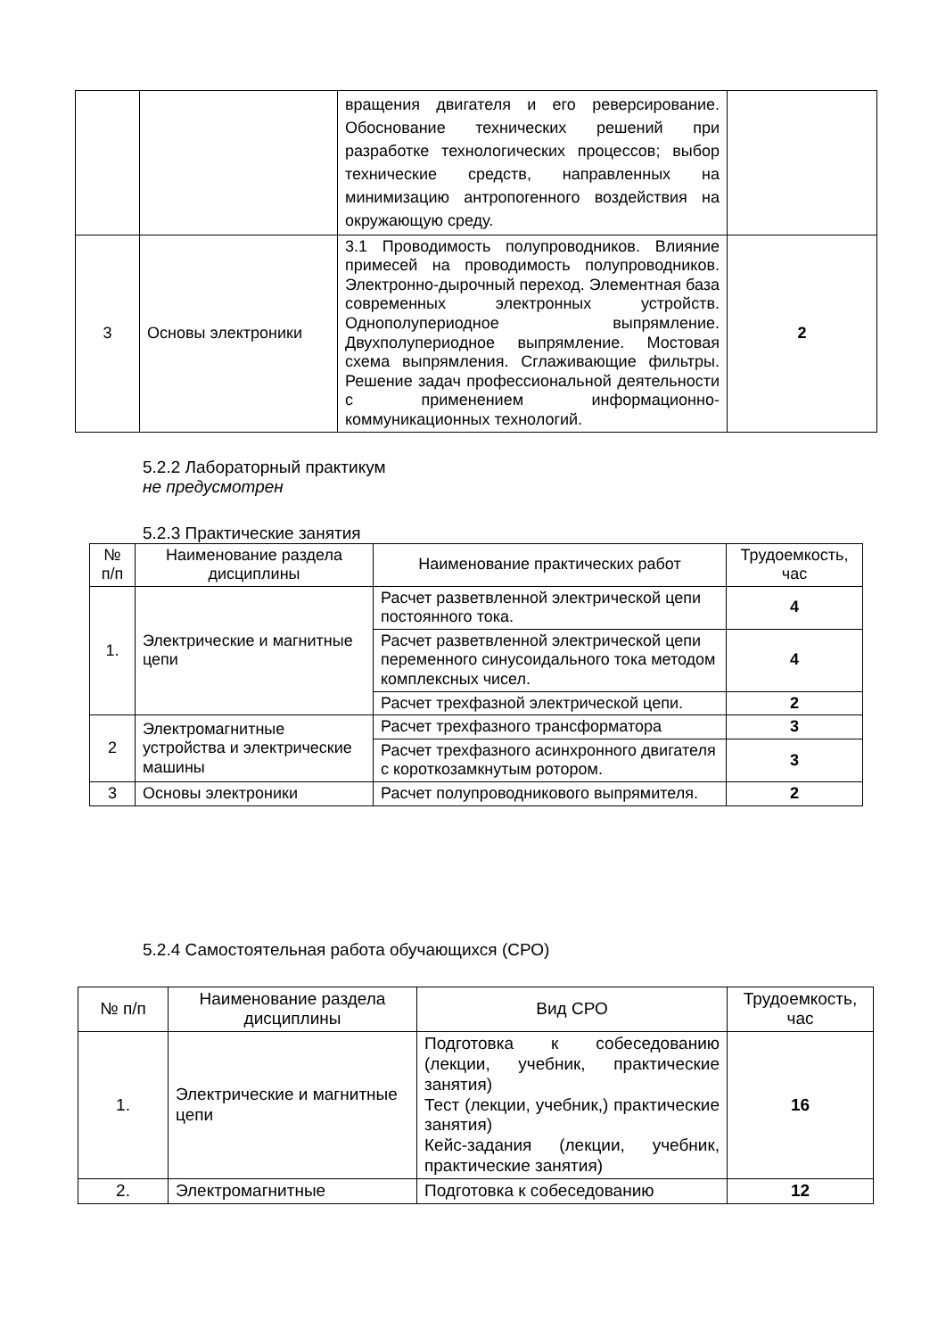| | | вращения двигателя и его реверсирование. Обоснование технических решений при разработке технологических процессов; выбор технические средств, направленных на минимизацию антропогенного воздействия на окружающую среду. | |
| 3 | Основы электроники | 3.1 Проводимость полупроводников. Влияние примесей на проводимость полупроводников. Электронно-дырочный переход. Элементная база современных электронных устройств. Однополупериодное выпрямление. Двухполупериодное выпрямление. Мостовая схема выпрямления. Сглаживающие фильтры. Решение задач профессиональной деятельности с применением информационно-коммуникационных технологий. | 2 |
5.2.2 Лабораторный практикум
не предусмотрен
5.2.3 Практические занятия
| № п/п | Наименование раздела дисциплины | Наименование практических работ | Трудоемкость, час |
| --- | --- | --- | --- |
| 1. | Электрические и магнитные цепи | Расчет разветвленной электрической цепи постоянного тока. | 4 |
| | | Расчет разветвленной электрической цепи переменного синусоидального тока методом комплексных чисел. | 4 |
| | | Расчет трехфазной электрической цепи. | 2 |
| 2 | Электромагнитные устройства и электрические машины | Расчет трехфазного трансформатора | 3 |
| | | Расчет трехфазного асинхронного двигателя с короткозамкнутым ротором. | 3 |
| 3 | Основы электроники | Расчет полупроводникового выпрямителя. | 2 |
5.2.4 Самостоятельная работа обучающихся (СРО)
| № п/п | Наименование раздела дисциплины | Вид СРО | Трудоемкость, час |
| --- | --- | --- | --- |
| 1. | Электрические и магнитные цепи | Подготовка к собеседованию (лекции, учебник, практические занятия) Тест (лекции, учебник,) практические занятия) Кейс-задания (лекции, учебник, практические занятия) | 16 |
| 2. | Электромагнитные | Подготовка к собеседованию | 12 |